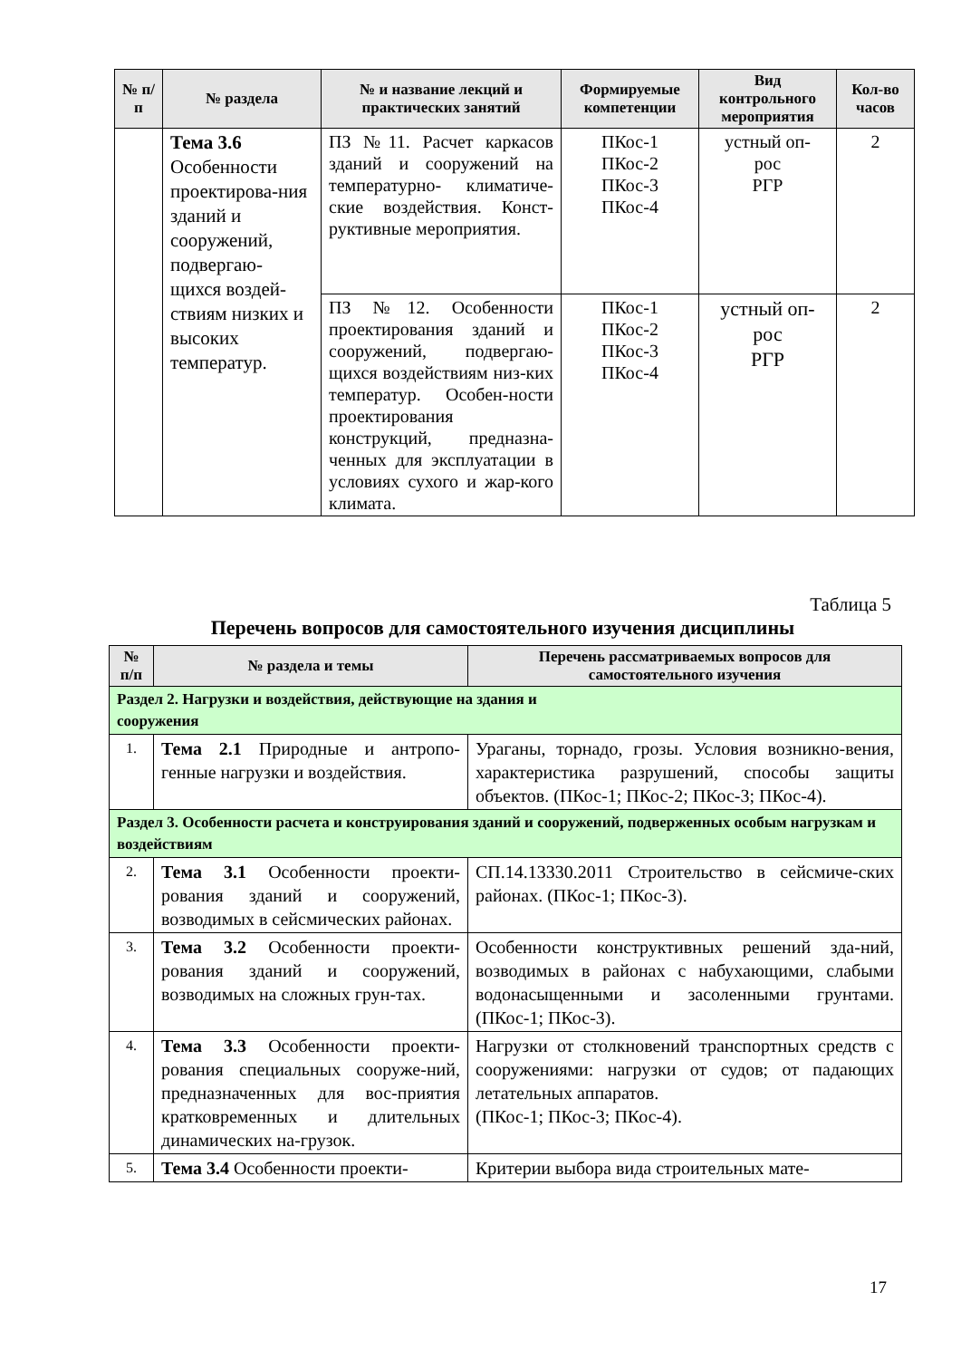| № п/п | № раздела | № и название лекций и практических занятий | Формируемые компетенции | Вид контрольного мероприятия | Кол-во часов |
| --- | --- | --- | --- | --- | --- |
| | Тема 3.6 Особенности проектирова-ния зданий и сооружений, подвергаю-щихся воздей-ствиям низких и высоких температур. | ПЗ №11. Расчет каркасов зданий и сооружений на температурно- климатиче-ские воздействия. Конст-руктивные мероприятия. | ПКос-1 ПКос-2 ПКос-3 ПКос-4 | устный оп- рос РГР | 2 |
| | | ПЗ №12. Особенности проектирования зданий и сооружений, подвергаю-щихся воздействиям низ-ких температур. Особен-ности проектирования конструкций, предназна-ченных для эксплуатации в условиях сухого и жар-кого климата. | ПКос-1 ПКос-2 ПКос-3 ПКос-4 | устный оп- рос РГР | 2 |
Таблица 5
Перечень вопросов для самостоятельного изучения дисциплины
| № п/п | № раздела и темы | Перечень рассматриваемых вопросов для самостоятельного изучения |
| --- | --- | --- |
| Раздел 2. Нагрузки и воздействия, действующие на здания и сооружения | | |
| 1. | Тема 2.1 Природные и антропо-генные нагрузки и воздействия. | Ураганы, торнадо, грозы. Условия возникно-вения, характеристика разрушений, способы защиты объектов. (ПКос-1; ПКос-2; ПКос-3; ПКос-4). |
| Раздел 3. Особенности расчета и конструирования зданий и сооружений, подверженных особым нагрузкам и воздействиям | | |
| 2. | Тема 3.1 Особенности проекти-рования зданий и сооружений, возводимых в сейсмических районах. | СП.14.13330.2011 Строительство в сейсмиче-ских районах. (ПКос-1; ПКос-3). |
| 3. | Тема 3.2 Особенности проекти-рования зданий и сооружений, возводимых на сложных грун-тах. | Особенности конструктивных решений зда-ний, возводимых в районах с набухающими, слабыми водонасыщенными и засоленными грунтами. (ПКос-1; ПКос-3). |
| 4. | Тема 3.3 Особенности проекти-рования специальных сооруже-ний, предназначенных для вос-приятия кратковременных и длительных динамических на-грузок. | Нагрузки от столкновений транспортных средств с сооружениями: нагрузки от судов; от падающих летательных аппаратов. (ПКос-1; ПКос-3; ПКос-4). |
| 5. | Тема 3.4 Особенности проекти- | Критерии выбора вида строительных мате- |
17